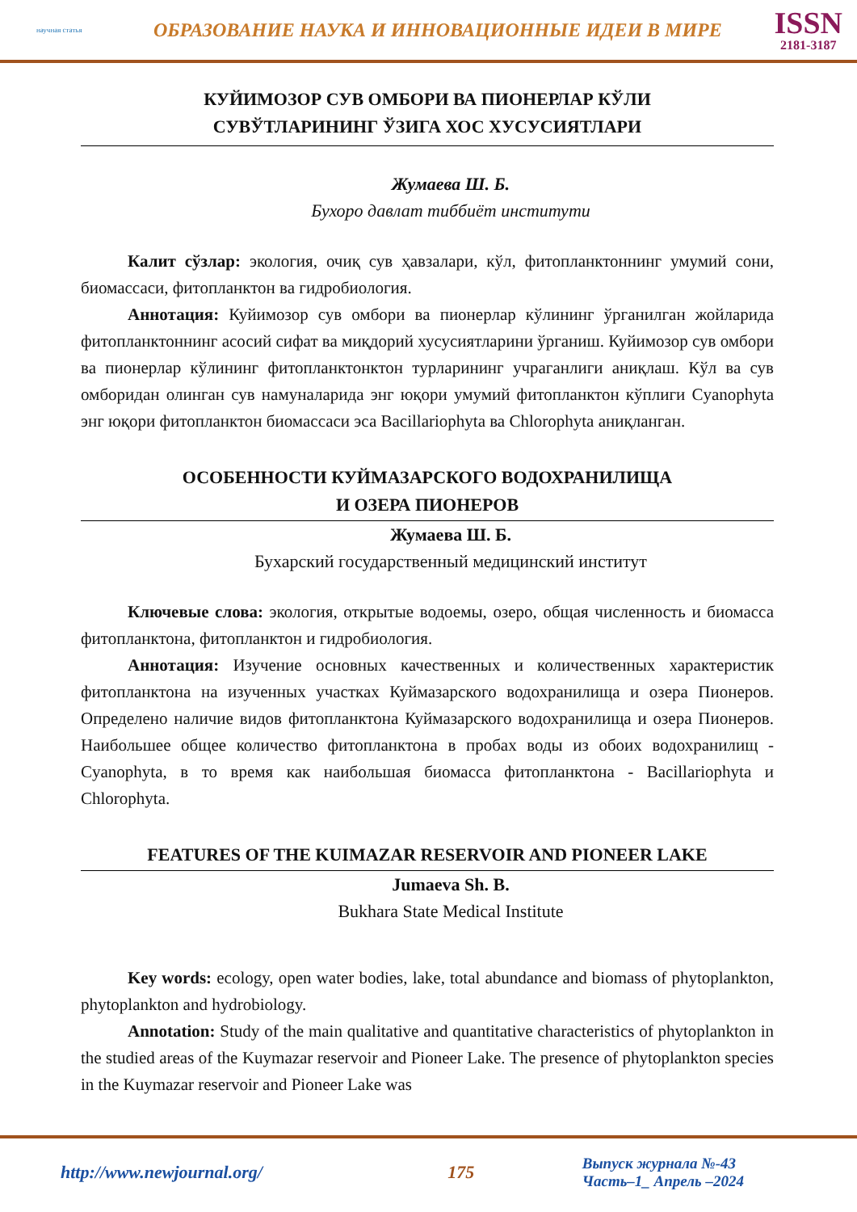научная статья
ОБРАЗОВАНИЕ НАУКА И ИННОВАЦИОННЫЕ ИДЕИ В МИРЕ
ISSN
2181-3187
КУЙИМОЗОР СУВ ОМБОРИ ВА ПИОНЕРЛАР КЎЛИ
СУВЎТЛАРИНИНГ ЎЗИГА ХОС ХУСУСИЯТЛАРИ
Жумаева Ш. Б.
Бухоро давлат тиббиёт институти
Калит сўзлар: экология, очиқ сув ҳавзалари, кўл, фитопланктоннинг умумий сони, биомассаси, фитопланктон ва гидробиология.
Аннотация: Куйимозор сув омбори ва пионерлар кўлининг ўрганилган жойларида фитопланктоннинг асосий сифат ва миқдорий хусусиятларини ўрганиш. Куйимозор сув омбори ва пионерлар кўлининг фитопланктонктон турларининг учраганлиги аниқлаш. Кўл ва сув омборидан олинган сув намуналарида энг юқори умумий фитопланктон кўплиги Cyanophyta энг юқори фитопланктон биомассаси эса Bacillariophyta ва Chlorophyta аниқланган.
ОСОБЕННОСТИ КУЙМАЗАРСКОГО ВОДОХРАНИЛИЩА
И ОЗЕРА ПИОНЕРОВ
Жумаева Ш. Б.
Бухарский государственный медицинский институт
Ключевые слова: экология, открытые водоемы, озеро, общая численность и биомасса фитопланктона, фитопланктон и гидробиология.
Аннотация: Изучение основных качественных и количественных характеристик фитопланктона на изученных участках Куймазарского водохранилища и озера Пионеров. Определено наличие видов фитопланктона Куймазарского водохранилища и озера Пионеров. Наибольшее общее количество фитопланктона в пробах воды из обоих водохранилищ - Cyanophyta, в то время как наибольшая биомасса фитопланктона - Bacillariophyta и Chlorophyta.
FEATURES OF THE KUIMAZAR RESERVOIR AND PIONEER LAKE
Jumaeva Sh. B.
Bukhara State Medical Institute
Key words: ecology, open water bodies, lake, total abundance and biomass of phytoplankton, phytoplankton and hydrobiology.
Annotation: Study of the main qualitative and quantitative characteristics of phytoplankton in the studied areas of the Kuymazar reservoir and Pioneer Lake. The presence of phytoplankton species in the Kuymazar reservoir and Pioneer Lake was
http://www.newjournal.org/ 175
Выпуск журнала №-43
Часть–1_ Апрель –2024